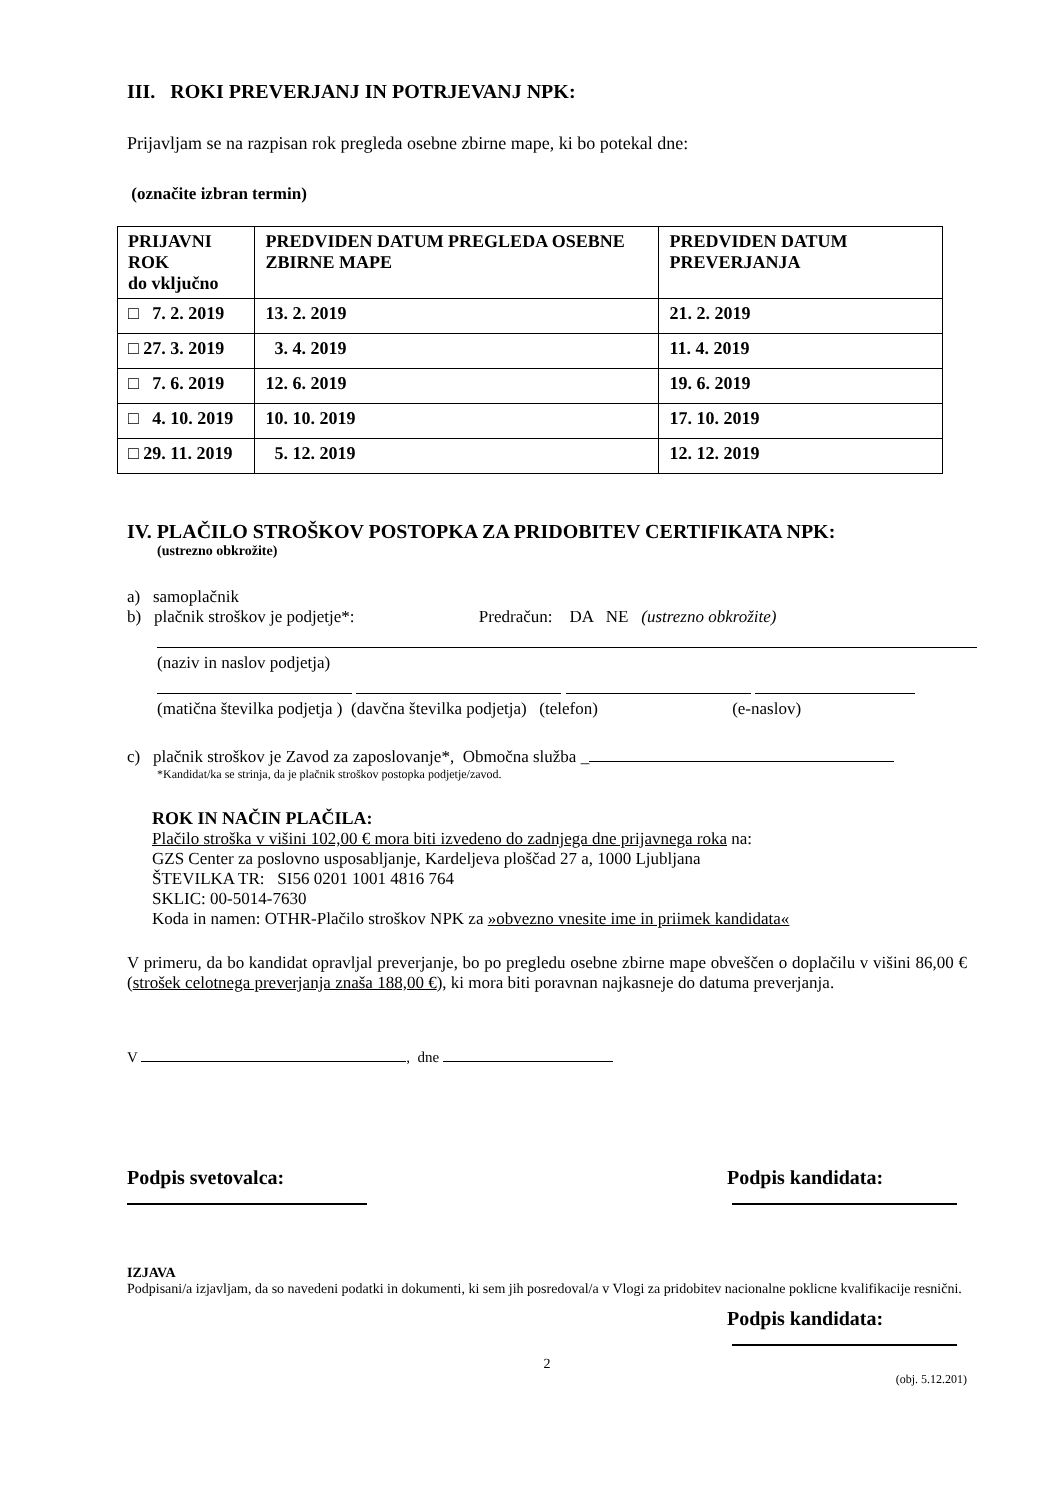III. ROKI PREVERJANJ IN POTRJEVANJ NPK:
Prijavljam se na razpisan rok pregleda osebne zbirne mape, ki bo potekal dne:
(označite izbran termin)
| PRIJAVNI ROK do vključno | PREDVIDEN DATUM PREGLEDA OSEBNE ZBIRNE MAPE | PREDVIDEN DATUM PREVERJANJA |
| --- | --- | --- |
| □ 7. 2. 2019 | 13. 2. 2019 | 21. 2. 2019 |
| □ 27. 3. 2019 | 3. 4. 2019 | 11. 4. 2019 |
| □ 7. 6. 2019 | 12. 6. 2019 | 19. 6. 2019 |
| □ 4. 10. 2019 | 10. 10. 2019 | 17. 10. 2019 |
| □ 29. 11. 2019 | 5. 12. 2019 | 12. 12. 2019 |
IV. PLAČILO STROŠKOV POSTOPKA ZA PRIDOBITEV CERTIFIKATA NPK:
(ustrezno obkrožite)
a) samoplačnik
b) plačnik stroškov je podjetje*: Predračun: DA NE (ustrezno obkrožite)
(naziv in naslov podjetja)
(matična številka podjetja ) (davčna številka podjetja) (telefon) (e-naslov)
c) plačnik stroškov je Zavod za zaposlovanje*, Območna služba _
*Kandidat/ka se strinja, da je plačnik stroškov postopka podjetje/zavod.
ROK IN NAČIN PLAČILA:
Plačilo stroška v višini 102,00 € mora biti izvedeno do zadnjega dne prijavnega roka na:
GZS Center za poslovno usposabljanje, Kardeljeva ploščad 27 a, 1000 Ljubljana
ŠTEVILKA TR: SI56 0201 1001 4816 764
SKLIC: 00-5014-7630
Koda in namen: OTHR-Plačilo stroškov NPK za »obvezno vnesite ime in priimek kandidata«
V primeru, da bo kandidat opravljal preverjanje, bo po pregledu osebne zbirne mape obveščen o doplačilu v višini 86,00 € (strošek celotnega preverjanja znaša 188,00 €), ki mora biti poravnan najkasneje do datuma preverjanja.
V , dne
Podpis svetovalca: Podpis kandidata:
IZJAVA
Podpisani/a izjavljam, da so navedeni podatki in dokumenti, ki sem jih posredoval/a v Vlogi za pridobitev nacionalne poklicne kvalifikacije resnični.
Podpis kandidata:
2
(obj. 5.12.201)